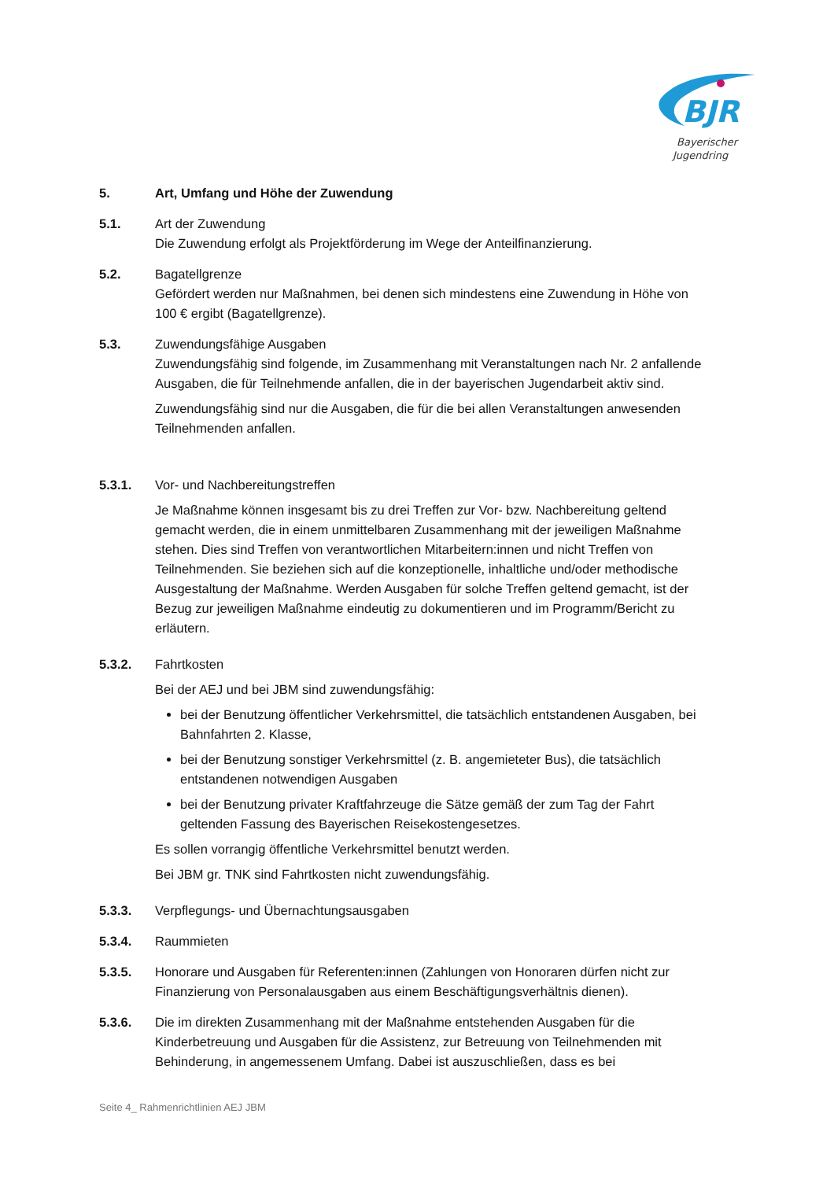BJR
Bayerischer
Jugendring
5. Art, Umfang und Höhe der Zuwendung
5.1. Art der Zuwendung
Die Zuwendung erfolgt als Projektförderung im Wege der Anteilfinanzierung.
5.2. Bagatellgrenze
Gefördert werden nur Maßnahmen, bei denen sich mindestens eine Zuwendung in Höhe von 100 € ergibt (Bagatellgrenze).
5.3. Zuwendungsfähige Ausgaben
Zuwendungsfähig sind folgende, im Zusammenhang mit Veranstaltungen nach Nr. 2 anfallende Ausgaben, die für Teilnehmende anfallen, die in der bayerischen Jugendarbeit aktiv sind.
Zuwendungsfähig sind nur die Ausgaben, die für die bei allen Veranstaltungen anwesenden Teilnehmenden anfallen.
5.3.1. Vor- und Nachbereitungstreffen
Je Maßnahme können insgesamt bis zu drei Treffen zur Vor- bzw. Nachbereitung geltend gemacht werden, die in einem unmittelbaren Zusammenhang mit der jeweiligen Maßnahme stehen. Dies sind Treffen von verantwortlichen Mitarbeitern:innen und nicht Treffen von Teilnehmenden. Sie beziehen sich auf die konzeptionelle, inhaltliche und/oder methodische Ausgestaltung der Maßnahme. Werden Ausgaben für solche Treffen geltend gemacht, ist der Bezug zur jeweiligen Maßnahme eindeutig zu dokumentieren und im Programm/Bericht zu erläutern.
5.3.2. Fahrtkosten
Bei der AEJ und bei JBM sind zuwendungsfähig:
bei der Benutzung öffentlicher Verkehrsmittel, die tatsächlich entstandenen Ausgaben, bei Bahnfahrten 2. Klasse,
bei der Benutzung sonstiger Verkehrsmittel (z. B. angemieteter Bus), die tatsächlich entstandenen notwendigen Ausgaben
bei der Benutzung privater Kraftfahrzeuge die Sätze gemäß der zum Tag der Fahrt geltenden Fassung des Bayerischen Reisekostengesetzes.
Es sollen vorrangig öffentliche Verkehrsmittel benutzt werden.
Bei JBM gr. TNK sind Fahrtkosten nicht zuwendungsfähig.
5.3.3. Verpflegungs- und Übernachtungsausgaben
5.3.4. Raummieten
5.3.5. Honorare und Ausgaben für Referenten:innen (Zahlungen von Honoraren dürfen nicht zur Finanzierung von Personalausgaben aus einem Beschäftigungsverhältnis dienen).
5.3.6. Die im direkten Zusammenhang mit der Maßnahme entstehenden Ausgaben für die Kinderbetreuung und Ausgaben für die Assistenz, zur Betreuung von Teilnehmenden mit Behinderung, in angemessenem Umfang. Dabei ist auszuschließen, dass es bei
Seite 4_ Rahmenrichtlinien AEJ JBM